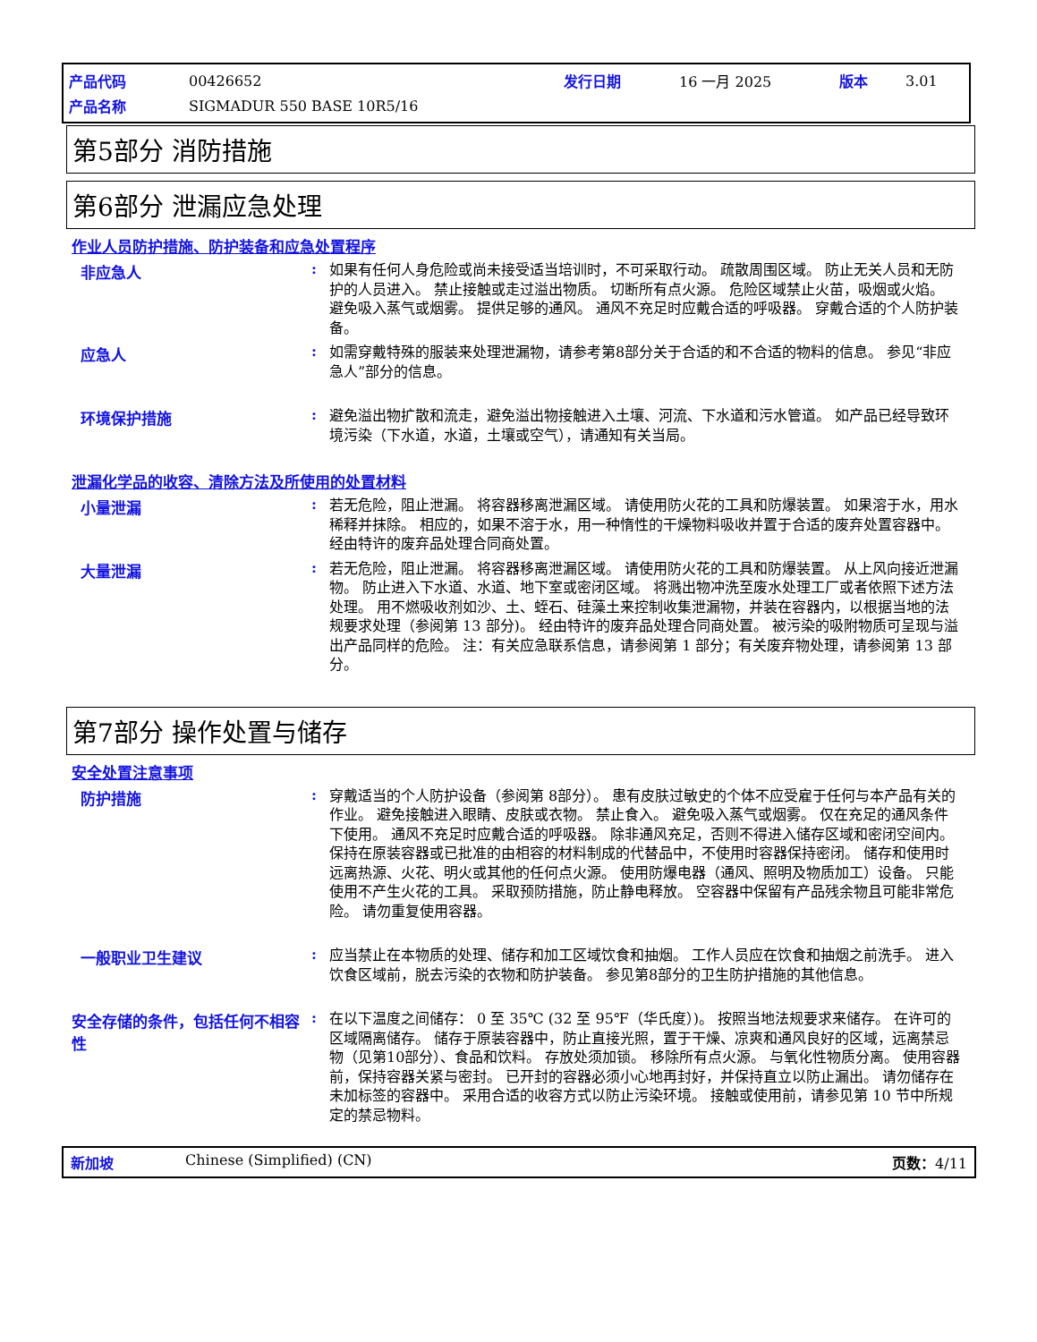| 产品代码 | 00426652 | 发行日期 | 16 一月 2025 | 版本 | 3.01 |
| 产品名称 | SIGMADUR 550 BASE 10R5/16 | | | | |
第5部分 消防措施
第6部分 泄漏应急处理
作业人员防护措施、防护装备和应急处置程序
非应急人 :
如果有任何人身危险或尚未接受适当培训时，不可采取行动。 疏散周围区域。 防止无关人员和无防护的人员进入。 禁止接触或走过溢出物质。 切断所有点火源。 危险区域禁止火苗，吸烟或火焰。 避免吸入蒸气或烟雾。 提供足够的通风。 通风不充足时应戴合适的呼吸器。 穿戴合适的个人防护装备。
应急人 :
如需穿戴特殊的服装来处理泄漏物，请参考第8部分关于合适的和不合适的物料的信息。 参见“非应急人”部分的信息。
环境保护措施 :
避免溢出物扩散和流走，避免溢出物接触进入土壤、河流、下水道和污水管道。 如产品已经导致环境污染（下水道，水道，土壤或空气），请通知有关当局。
泄漏化学品的收容、清除方法及所使用的处置材料
小量泄漏 :
若无危险，阻止泄漏。 将容器移离泄漏区域。 请使用防火花的工具和防爆装置。 如果溶于水，用水稀释并抹除。 相应的，如果不溶于水，用一种惰性的干燥物料吸收并置于合适的废弃处置容器中。 经由特许的废弃品处理合同商处置。
大量泄漏 :
若无危险，阻止泄漏。 将容器移离泄漏区域。 请使用防火花的工具和防爆装置。 从上风向接近泄漏物。 防止进入下水道、水道、地下室或密闭区域。 将溅出物冲洗至废水处理工厂或者依照下述方法处理。 用不燃吸收剂如沙、土、蛭石、硅藻土来控制收集泄漏物，并装在容器内，以根据当地的法规要求处理（参阅第 13 部分)。 经由特许的废弃品处理合同商处置。 被污染的吸附物质可呈现与溢出产品同样的危险。 注：有关应急联系信息，请参阅第 1 部分；有关废弃物处理，请参阅第 13 部分。
第7部分 操作处置与储存
安全处置注意事项
防护措施 :
穿戴适当的个人防护设备（参阅第 8部分）。 患有皮肤过敏史的个体不应受雇于任何与本产品有关的作业。 避免接触进入眼睛、皮肤或衣物。 禁止食入。 避免吸入蒸气或烟雾。 仅在充足的通风条件下使用。 通风不充足时应戴合适的呼吸器。 除非通风充足，否则不得进入储存区域和密闭空间内。 保持在原装容器或已批准的由相容的材料制成的代替品中，不使用时容器保持密闭。 储存和使用时远离热源、火花、明火或其他的任何点火源。 使用防爆电器（通风、照明及物质加工）设备。 只能使用不产生火花的工具。 采取预防措施，防止静电释放。 空容器中保留有产品残余物且可能非常危险。 请勿重复使用容器。
一般职业卫生建议 :
应当禁止在本物质的处理、储存和加工区域饮食和抽烟。 工作人员应在饮食和抽烟之前洗手。 进入饮食区域前，脱去污染的衣物和防护装备。 参见第8部分的卫生防护措施的其他信息。
安全存储的条件，包括任何不相容性
:
在以下温度之间储存： 0 至 35℃ (32 至 95℉（华氏度）)。 按照当地法规要求来储存。 在许可的区域隔离储存。 储存于原装容器中，防止直接光照，置于干燥、凉爽和通风良好的区域，远离禁忌物（见第10部分）、食品和饮料。 存放处须加锁。 移除所有点火源。 与氧化性物质分离。 使用容器前，保持容器关紧与密封。 已开封的容器必须小心地再封好，并保持直立以防止漏出。 请勿储存在未加标签的容器中。 采用合适的收容方式以防止污染环境。 接触或使用前，请参见第 10 节中所规定的禁忌物料。
新加坡 Chinese (Simplified) (CN) 页数：4/11